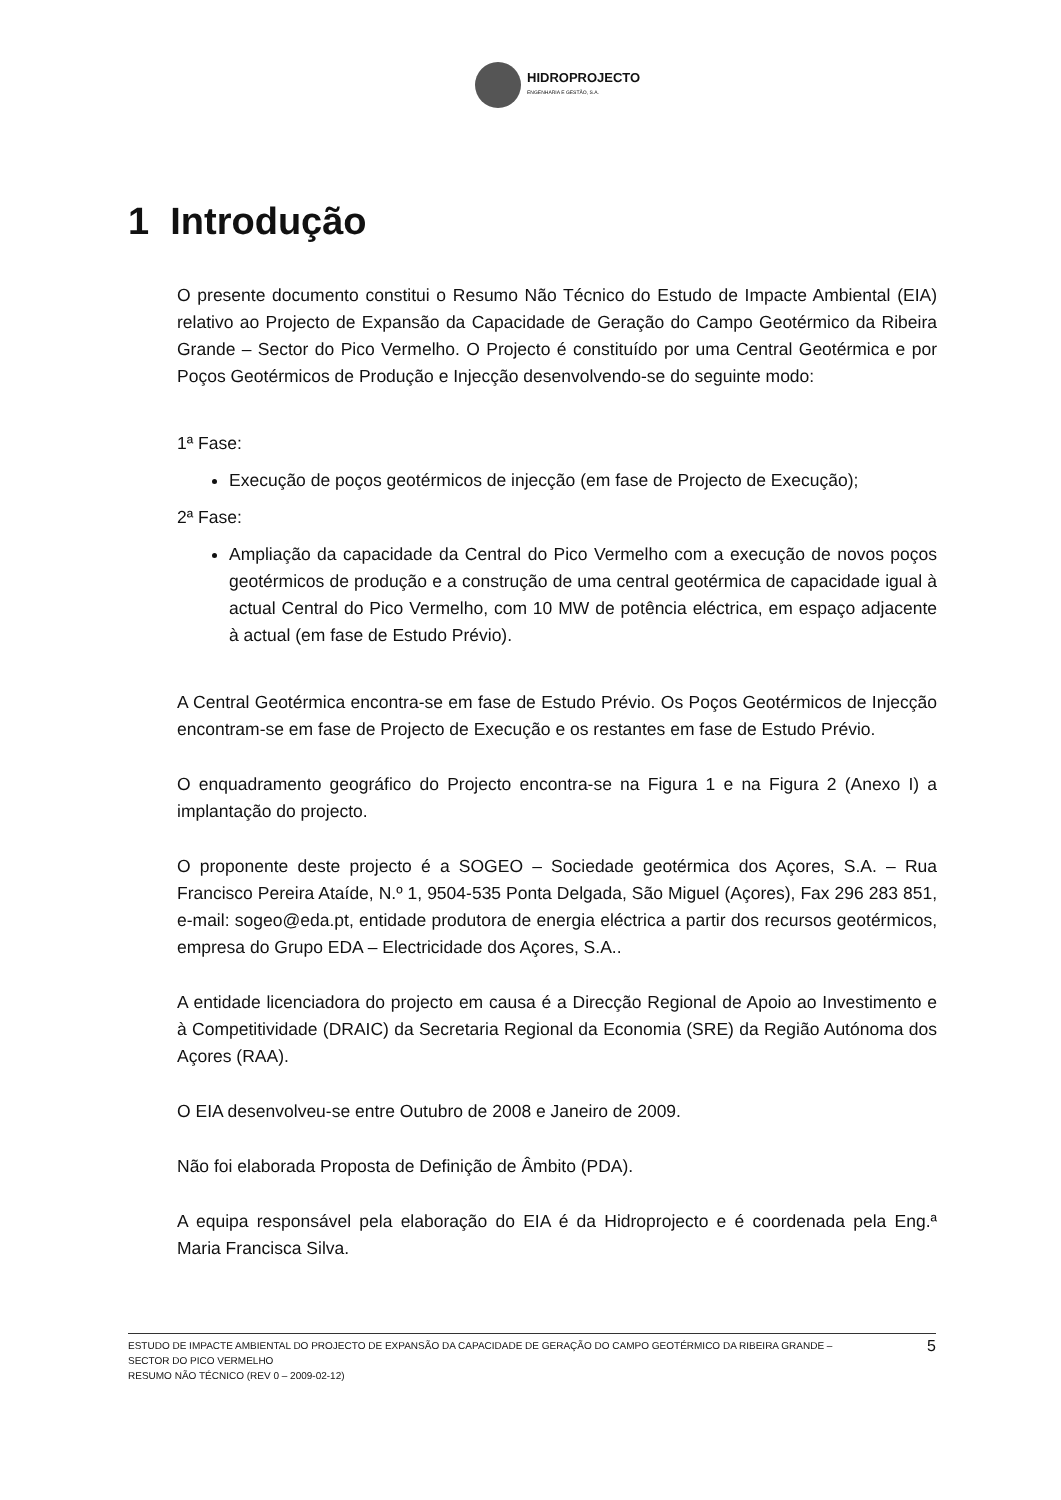HIDROPROJECTO
ENGENHARIA E GESTÃO, S.A.
1 Introdução
O presente documento constitui o Resumo Não Técnico do Estudo de Impacte Ambiental (EIA) relativo ao Projecto de Expansão da Capacidade de Geração do Campo Geotérmico da Ribeira Grande – Sector do Pico Vermelho. O Projecto é constituído por uma Central Geotérmica e por Poços Geotérmicos de Produção e Injecção desenvolvendo-se do seguinte modo:
1ª Fase:
Execução de poços geotérmicos de injecção (em fase de Projecto de Execução);
2ª Fase:
Ampliação da capacidade da Central do Pico Vermelho com a execução de novos poços geotérmicos de produção e a construção de uma central geotérmica de capacidade igual à actual Central do Pico Vermelho, com 10 MW de potência eléctrica, em espaço adjacente à actual (em fase de Estudo Prévio).
A Central Geotérmica encontra-se em fase de Estudo Prévio. Os Poços Geotérmicos de Injecção encontram-se em fase de Projecto de Execução e os restantes em fase de Estudo Prévio.
O enquadramento geográfico do Projecto encontra-se na Figura 1 e na Figura 2 (Anexo I) a implantação do projecto.
O proponente deste projecto é a SOGEO – Sociedade geotérmica dos Açores, S.A. – Rua Francisco Pereira Ataíde, N.º 1, 9504-535 Ponta Delgada, São Miguel (Açores), Fax 296 283 851, e-mail: sogeo@eda.pt, entidade produtora de energia eléctrica a partir dos recursos geotérmicos, empresa do Grupo EDA – Electricidade dos Açores, S.A..
A entidade licenciadora do projecto em causa é a Direcção Regional de Apoio ao Investimento e à Competitividade (DRAIC) da Secretaria Regional da Economia (SRE) da Região Autónoma dos Açores (RAA).
O EIA desenvolveu-se entre Outubro de 2008 e Janeiro de 2009.
Não foi elaborada Proposta de Definição de Âmbito (PDA).
A equipa responsável pela elaboração do EIA é da Hidroprojecto e é coordenada pela Eng.ª Maria Francisca Silva.
ESTUDO DE IMPACTE AMBIENTAL DO PROJECTO DE EXPANSÃO DA CAPACIDADE DE GERAÇÃO DO CAMPO GEOTÉRMICO DA RIBEIRA GRANDE –
SECTOR DO PICO VERMELHO
RESUMO NÃO TÉCNICO (REV 0 – 2009-02-12)
5